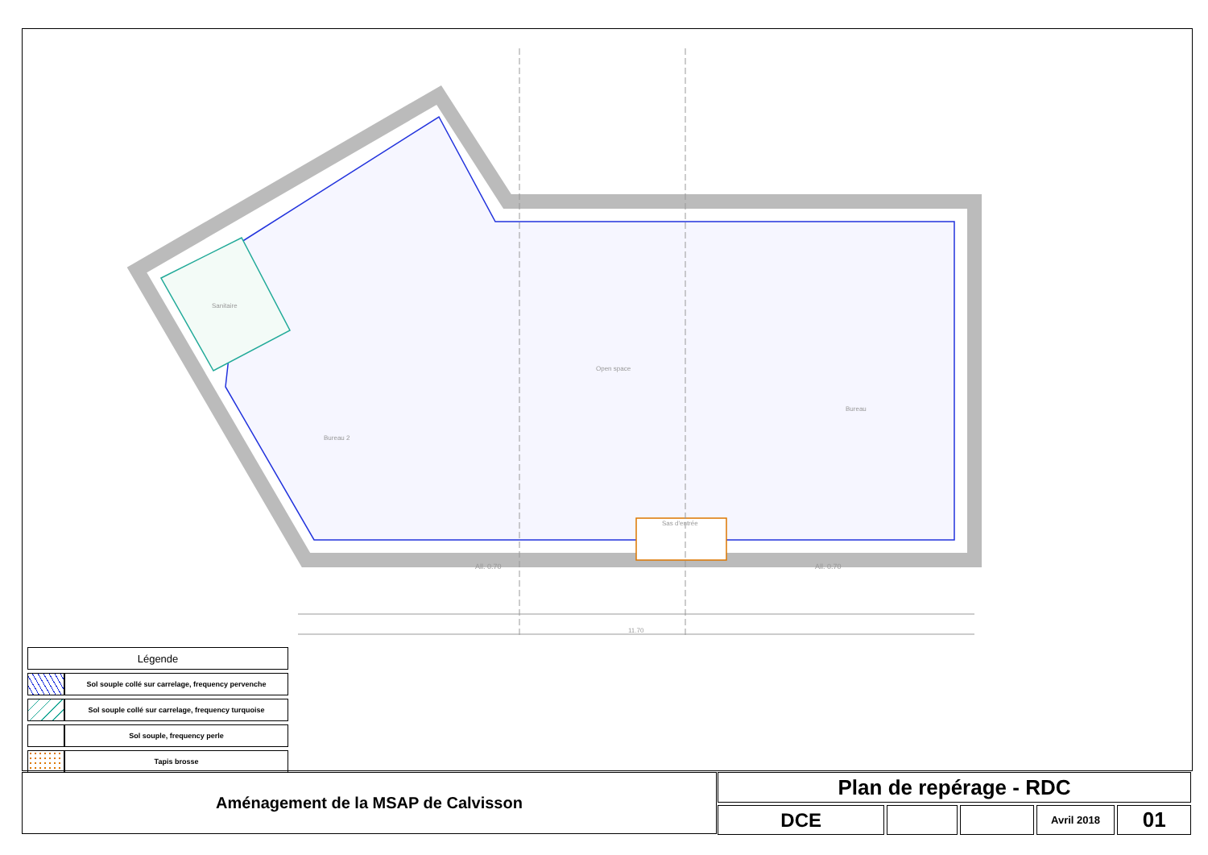11.70
Open space
Bureau
Bureau 2
Sanitaire
Sas d'entrée
All. 0.70
All. 0.70
| Légende | |
| --- | --- |
| | Sol souple collé sur carrelage, frequency pervenche |
| | Sol souple collé sur carrelage, frequency turquoise |
| | Sol souple, frequency perle |
| | Tapis brosse |
Aménagement de la MSAP de Calvisson
Plan de repérage - RDC
DCE
Avril 2018
01